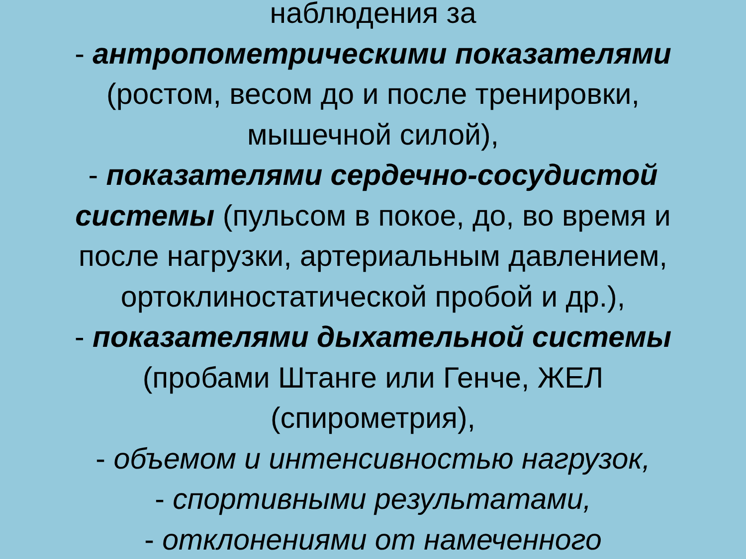наблюдения за
- антропометрическими показателями
(ростом, весом до и после тренировки,
мышечной силой),
- показателями сердечно-сосудистой
системы (пульсом в покое, до, во время и
после нагрузки, артериальным давлением,
ортоклиностатической пробой и др.),
- показателями дыхательной системы
(пробами Штанге или Генче, ЖЕЛ
(спирометрия),
- объемом и интенсивностью нагрузок,
- спортивными результатами,
- отклонениями от намеченного